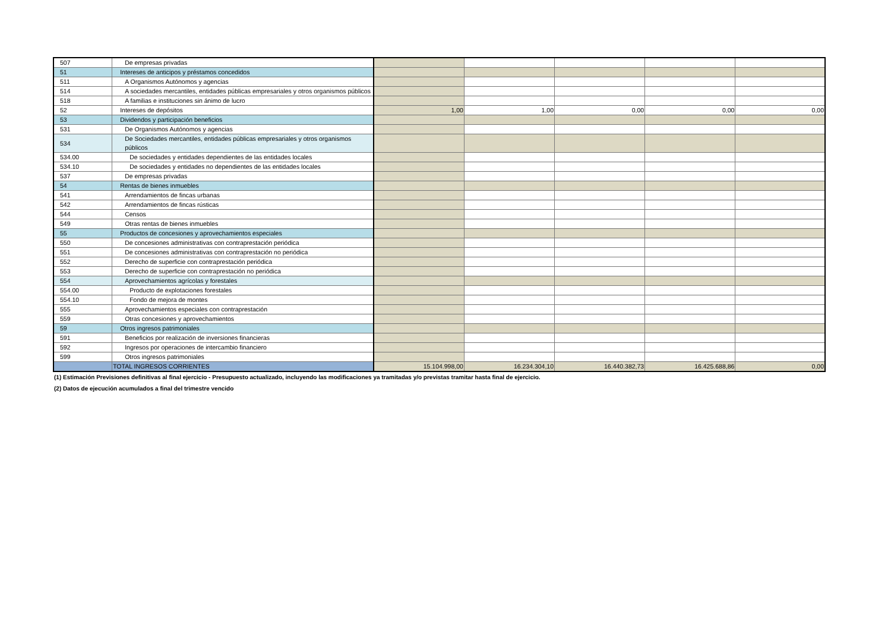| 507 | De empresas privadas | | | | | |
| 51 | Intereses de anticipos y préstamos concedidos | | | | | |
| 511 | A Organismos Autónomos y agencias | | | | | |
| 514 | A sociedades mercantiles, entidades públicas empresariales y otros organismos públicos | | | | | |
| 518 | A familias e instituciones sin ánimo de lucro | | | | | |
| 52 | Intereses de depósitos | 1,00 | 1,00 | 0,00 | 0,00 | 0,00 |
| 53 | Dividendos y participación beneficios | | | | | |
| 531 | De Organismos Autónomos y agencias | | | | | |
| 534 | De Sociedades mercantiles, entidades públicas empresariales y otros organismos públicos | | | | | |
| 534.00 | De sociedades y entidades dependientes de las entidades locales | | | | | |
| 534.10 | De sociedades y entidades no dependientes de las entidades locales | | | | | |
| 537 | De empresas privadas | | | | | |
| 54 | Rentas de bienes inmuebles | | | | | |
| 541 | Arrendamientos de fincas urbanas | | | | | |
| 542 | Arrendamientos de fincas rústicas | | | | | |
| 544 | Censos | | | | | |
| 549 | Otras rentas de bienes inmuebles | | | | | |
| 55 | Productos de concesiones y aprovechamientos especiales | | | | | |
| 550 | De concesiones administrativas con contraprestación periódica | | | | | |
| 551 | De concesiones administrativas con contraprestación no periódica | | | | | |
| 552 | Derecho de superficie con contraprestación periódica | | | | | |
| 553 | Derecho de superficie con contraprestación no periódica | | | | | |
| 554 | Aprovechamientos agrícolas y forestales | | | | | |
| 554.00 | Producto de explotaciones forestales | | | | | |
| 554.10 | Fondo de mejora de montes | | | | | |
| 555 | Aprovechamientos especiales con contraprestación | | | | | |
| 559 | Otras concesiones y aprovechamientos | | | | | |
| 59 | Otros ingresos patrimoniales | | | | | |
| 591 | Beneficios por realización de inversiones financieras | | | | | |
| 592 | Ingresos por operaciones de intercambio financiero | | | | | |
| 599 | Otros ingresos patrimoniales | | | | | |
| | TOTAL INGRESOS CORRIENTES | 15.104.998,00 | 16.234.304,10 | 16.440.382,73 | 16.425.688,86 | 0,00 |
(1) Estimación Previsiones definitivas al final ejercicio - Presupuesto actualizado, incluyendo las modificaciones ya tramitadas y/o previstas tramitar hasta final de ejercicio.
(2) Datos de ejecución acumulados a final del trimestre vencido